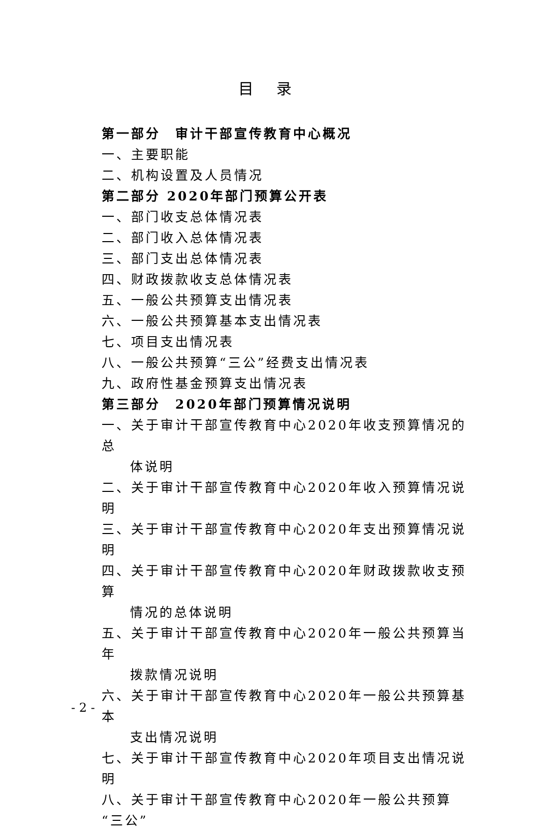目 录
第一部分　审计干部宣传教育中心概况
一、主要职能
二、机构设置及人员情况
第二部分 2020年部门预算公开表
一、部门收支总体情况表
二、部门收入总体情况表
三、部门支出总体情况表
四、财政拨款收支总体情况表
五、一般公共预算支出情况表
六、一般公共预算基本支出情况表
七、项目支出情况表
八、一般公共预算“三公”经费支出情况表
九、政府性基金预算支出情况表
第三部分　2020年部门预算情况说明
一、关于审计干部宣传教育中心2020年收支预算情况的总
体说明
二、关于审计干部宣传教育中心2020年收入预算情况说明
三、关于审计干部宣传教育中心2020年支出预算情况说明
四、关于审计干部宣传教育中心2020年财政拨款收支预算
情况的总体说明
五、关于审计干部宣传教育中心2020年一般公共预算当年
拨款情况说明
六、关于审计干部宣传教育中心2020年一般公共预算基本
支出情况说明
七、关于审计干部宣传教育中心2020年项目支出情况说明
八、关于审计干部宣传教育中心2020年一般公共预算“三公”
- 2 -